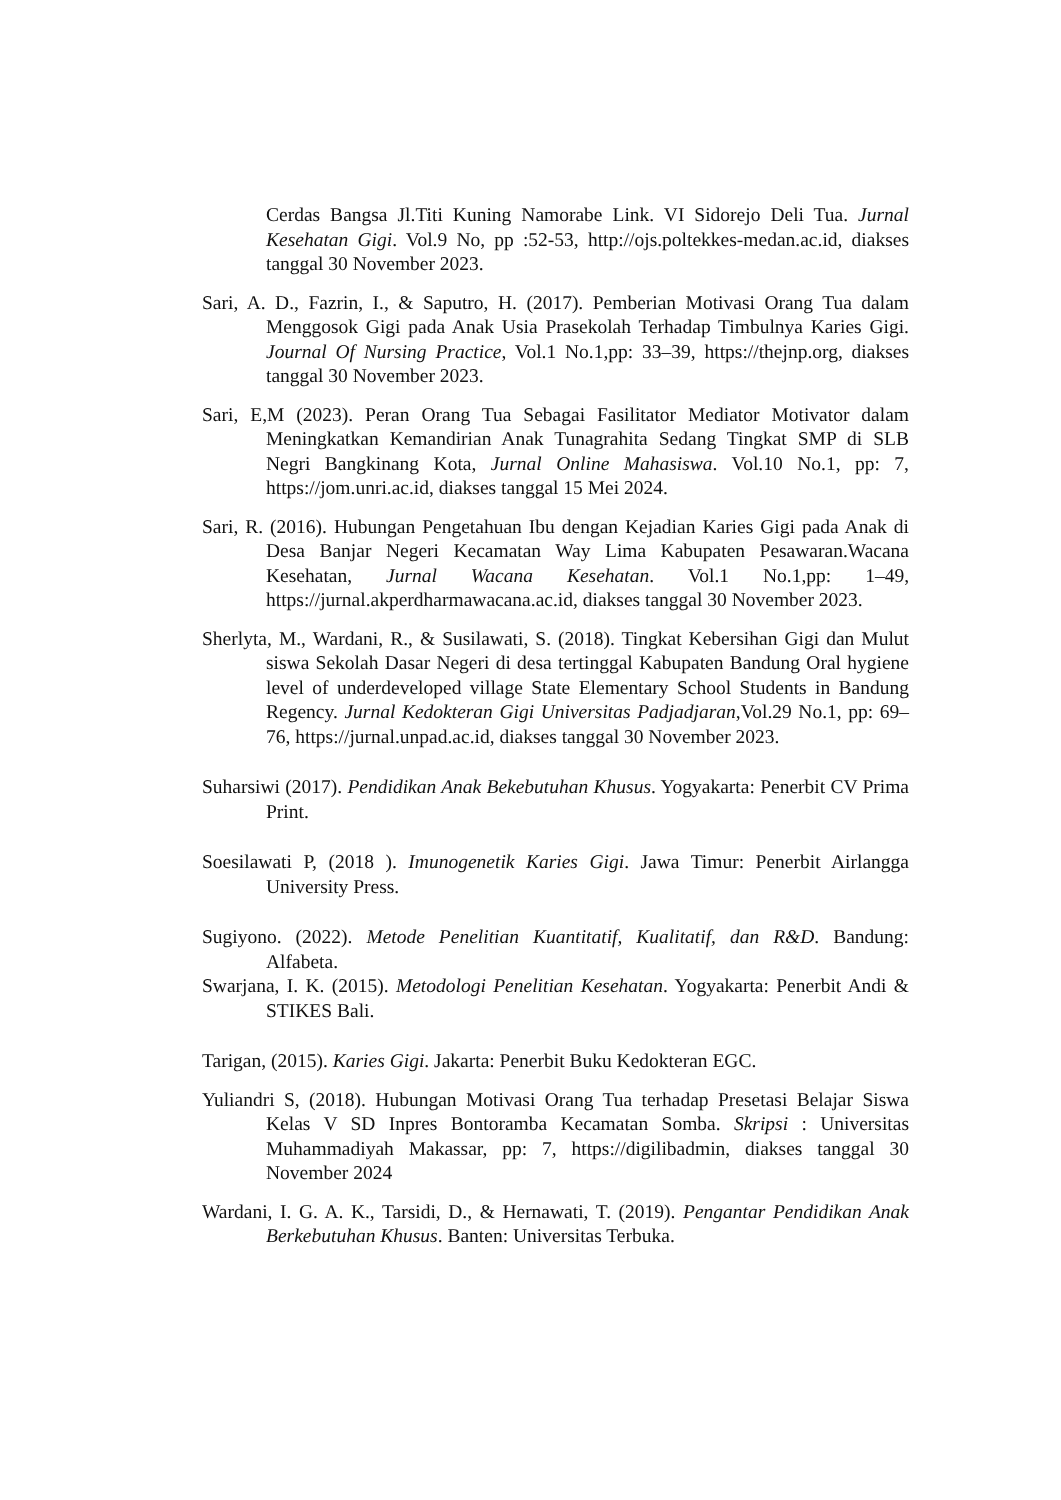Cerdas Bangsa Jl.Titi Kuning Namorabe Link. VI Sidorejo Deli Tua. Jurnal Kesehatan Gigi. Vol.9 No, pp :52-53, http://ojs.poltekkes-medan.ac.id, diakses tanggal 30 November 2023.
Sari, A. D., Fazrin, I., & Saputro, H. (2017). Pemberian Motivasi Orang Tua dalam Menggosok Gigi pada Anak Usia Prasekolah Terhadap Timbulnya Karies Gigi. Journal Of Nursing Practice, Vol.1 No.1,pp: 33–39, https://thejnp.org, diakses tanggal 30 November 2023.
Sari, E,M (2023). Peran Orang Tua Sebagai Fasilitator Mediator Motivator dalam Meningkatkan Kemandirian Anak Tunagrahita Sedang Tingkat SMP di SLB Negri Bangkinang Kota, Jurnal Online Mahasiswa. Vol.10 No.1, pp: 7, https://jom.unri.ac.id, diakses tanggal 15 Mei 2024.
Sari, R. (2016). Hubungan Pengetahuan Ibu dengan Kejadian Karies Gigi pada Anak di Desa Banjar Negeri Kecamatan Way Lima Kabupaten Pesawaran.Wacana Kesehatan, Jurnal Wacana Kesehatan. Vol.1 No.1,pp: 1–49, https://jurnal.akperdharmawacana.ac.id, diakses tanggal 30 November 2023.
Sherlyta, M., Wardani, R., & Susilawati, S. (2018). Tingkat Kebersihan Gigi dan Mulut siswa Sekolah Dasar Negeri di desa tertinggal Kabupaten Bandung Oral hygiene level of underdeveloped village State Elementary School Students in Bandung Regency. Jurnal Kedokteran Gigi Universitas Padjadjaran,Vol.29 No.1, pp: 69–76, https://jurnal.unpad.ac.id, diakses tanggal 30 November 2023.
Suharsiwi (2017). Pendidikan Anak Bekebutuhan Khusus. Yogyakarta: Penerbit CV Prima Print.
Soesilawati P, (2018 ). Imunogenetik Karies Gigi. Jawa Timur: Penerbit Airlangga University Press.
Sugiyono. (2022). Metode Penelitian Kuantitatif, Kualitatif, dan R&D. Bandung: Alfabeta.
Swarjana, I. K. (2015). Metodologi Penelitian Kesehatan. Yogyakarta: Penerbit Andi & STIKES Bali.
Tarigan, (2015). Karies Gigi. Jakarta: Penerbit Buku Kedokteran EGC.
Yuliandri S, (2018). Hubungan Motivasi Orang Tua terhadap Presetasi Belajar Siswa Kelas V SD Inpres Bontoramba Kecamatan Somba. Skripsi : Universitas Muhammadiyah Makassar, pp: 7, https://digilibadmin, diakses tanggal 30 November 2024
Wardani, I. G. A. K., Tarsidi, D., & Hernawati, T. (2019). Pengantar Pendidikan Anak Berkebutuhan Khusus. Banten: Universitas Terbuka.